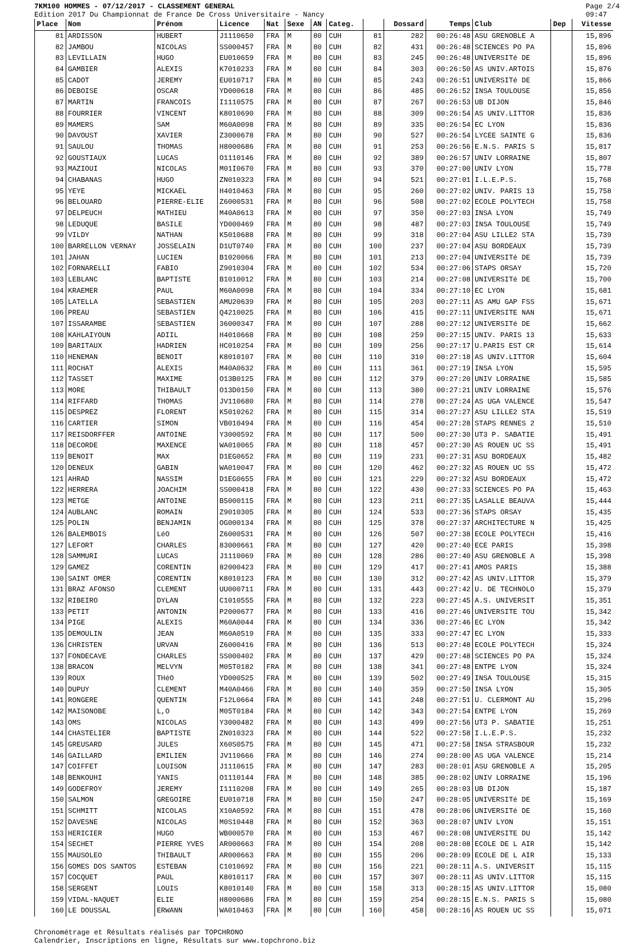7KM100 HOMMES - 07/12/2017 - CLASSEMENT GENERAL
Edition 2017 Du Championnat de France De Cross Universitaire - Nancy
Page 2/4
09:47
| Place | Nom | Prénom | Licence | Nat | Sexe | AN | Categ. | | Dossard | Temps | Club | Dep | Vitesse |
| --- | --- | --- | --- | --- | --- | --- | --- | --- | --- | --- | --- | --- | --- |
| 81 | ARDISSON | HUBERT | J1110650 | FRA | M | 80 | CUH | 81 | 282 | 00:26:48 | ASU GRENOBLE A | | 15,896 |
| 82 | JAMBOU | NICOLAS | SS000457 | FRA | M | 80 | CUH | 82 | 431 | 00:26:48 | SCIENCES PO PA | | 15,896 |
| 83 | LEVILLAIN | HUGO | EU010659 | FRA | M | 80 | CUH | 83 | 245 | 00:26:48 | UNIVERSITé DE | | 15,896 |
| 84 | GAMBIER | ALEXIS | K7010233 | FRA | M | 80 | CUH | 84 | 303 | 00:26:50 | AS UNIV.ARTOIS | | 15,876 |
| 85 | CADOT | JEREMY | EU010717 | FRA | M | 80 | CUH | 85 | 243 | 00:26:51 | UNIVERSITé DE | | 15,866 |
| 86 | DEBOISE | OSCAR | YD000618 | FRA | M | 80 | CUH | 86 | 485 | 00:26:52 | INSA TOULOUSE | | 15,856 |
| 87 | MARTIN | FRANCOIS | I1110575 | FRA | M | 80 | CUH | 87 | 267 | 00:26:53 | UB DIJON | | 15,846 |
| 88 | FOURRIER | VINCENT | K8010690 | FRA | M | 80 | CUH | 88 | 309 | 00:26:54 | AS UNIV.LITTOR | | 15,836 |
| 89 | MAMERS | SAM | M60A0098 | FRA | M | 80 | CUH | 89 | 335 | 00:26:54 | EC LYON | | 15,836 |
| 90 | DAVOUST | XAVIER | Z3000678 | FRA | M | 80 | CUH | 90 | 527 | 00:26:54 | LYCEE SAINTE G | | 15,836 |
| 91 | SAULOU | THOMAS | H8000686 | FRA | M | 80 | CUH | 91 | 253 | 00:26:56 | E.N.S. PARIS S | | 15,817 |
| 92 | GOUSTIAUX | LUCAS | O1110146 | FRA | M | 80 | CUH | 92 | 389 | 00:26:57 | UNIV LORRAINE | | 15,807 |
| 93 | MAZIOUI | NICOLAS | M01I0670 | FRA | M | 80 | CUH | 93 | 370 | 00:27:00 | UNIV LYON | | 15,778 |
| 94 | CHABANAS | HUGO | ZN010323 | FRA | M | 80 | CUH | 94 | 521 | 00:27:01 | I.L.E.P.S. | | 15,768 |
| 95 | YEYE | MICKAEL | H4010463 | FRA | M | 80 | CUH | 95 | 260 | 00:27:02 | UNIV. PARIS 13 | | 15,758 |
| 96 | BELOUARD | PIERRE-ELIE | Z6000531 | FRA | M | 80 | CUH | 96 | 508 | 00:27:02 | ECOLE POLYTECH | | 15,758 |
| 97 | DELPEUCH | MATHIEU | M40A0613 | FRA | M | 80 | CUH | 97 | 350 | 00:27:03 | INSA LYON | | 15,749 |
| 98 | LEDUQUE | BASILE | YD000469 | FRA | M | 80 | CUH | 98 | 487 | 00:27:03 | INSA TOULOUSE | | 15,749 |
| 99 | VILDY | NATHAN | K5010688 | FRA | M | 80 | CUH | 99 | 318 | 00:27:04 | ASU LILLE2 STA | | 15,739 |
| 100 | BARRELLON VERNAY | JOSSELAIN | D1UT0740 | FRA | M | 80 | CUH | 100 | 237 | 00:27:04 | ASU BORDEAUX | | 15,739 |
| 101 | JAHAN | LUCIEN | B1020066 | FRA | M | 80 | CUH | 101 | 213 | 00:27:04 | UNIVERSITé DE | | 15,739 |
| 102 | FORNARELLI | FABIO | Z9010304 | FRA | M | 80 | CUH | 102 | 534 | 00:27:06 | STAPS ORSAY | | 15,720 |
| 103 | LEBLANC | BAPTISTE | B1010012 | FRA | M | 80 | CUH | 103 | 214 | 00:27:08 | UNIVERSITé DE | | 15,700 |
| 104 | KRAEMER | PAUL | M60A0098 | FRA | M | 80 | CUH | 104 | 334 | 00:27:10 | EC LYON | | 15,681 |
| 105 | LATELLA | SEBASTIEN | AMU20639 | FRA | M | 80 | CUH | 105 | 203 | 00:27:11 | AS AMU GAP FSS | | 15,671 |
| 106 | PREAU | SEBASTIEN | Q4210025 | FRA | M | 80 | CUH | 106 | 415 | 00:27:11 | UNIVERSITE NAN | | 15,671 |
| 107 | ISSARAMBE | SEBASTIEN | 36000347 | FRA | M | 80 | CUH | 107 | 288 | 00:27:12 | UNIVERSITé DE | | 15,662 |
| 108 | KAHLAIYOUN | ADIIL | H4010668 | FRA | M | 80 | CUH | 108 | 259 | 00:27:15 | UNIV. PARIS 13 | | 15,633 |
| 109 | BARITAUX | HADRIEN | HC010254 | FRA | M | 80 | CUH | 109 | 256 | 00:27:17 | U.PARIS EST CR | | 15,614 |
| 110 | HENEMAN | BENOIT | K8010107 | FRA | M | 80 | CUH | 110 | 310 | 00:27:18 | AS UNIV.LITTOR | | 15,604 |
| 111 | ROCHAT | ALEXIS | M40A0632 | FRA | M | 80 | CUH | 111 | 361 | 00:27:19 | INSA LYON | | 15,595 |
| 112 | TASSET | MAXIME | O13B0125 | FRA | M | 80 | CUH | 112 | 379 | 00:27:20 | UNIV LORRAINE | | 15,585 |
| 113 | MORE | THIBAULT | O13D0150 | FRA | M | 80 | CUH | 113 | 380 | 00:27:21 | UNIV LORRAINE | | 15,576 |
| 114 | RIFFARD | THOMAS | JV110680 | FRA | M | 80 | CUH | 114 | 278 | 00:27:24 | AS UGA VALENCE | | 15,547 |
| 115 | DESPREZ | FLORENT | K5010262 | FRA | M | 80 | CUH | 115 | 314 | 00:27:27 | ASU LILLE2 STA | | 15,519 |
| 116 | CARTIER | SIMON | VB010494 | FRA | M | 80 | CUH | 116 | 454 | 00:27:28 | STAPS RENNES 2 | | 15,510 |
| 117 | REISDORFFER | ANTOINE | Y3000592 | FRA | M | 80 | CUH | 117 | 500 | 00:27:30 | UT3 P. SABATIE | | 15,491 |
| 118 | DECORDE | MAXENCE | WA010065 | FRA | M | 80 | CUH | 118 | 457 | 00:27:30 | AS ROUEN UC SS | | 15,491 |
| 119 | BENOIT | MAX | D1EG0652 | FRA | M | 80 | CUH | 119 | 231 | 00:27:31 | ASU BORDEAUX | | 15,482 |
| 120 | DENEUX | GABIN | WA010047 | FRA | M | 80 | CUH | 120 | 462 | 00:27:32 | AS ROUEN UC SS | | 15,472 |
| 121 | AHRAD | NASSIM | D1EG0655 | FRA | M | 80 | CUH | 121 | 229 | 00:27:32 | ASU BORDEAUX | | 15,472 |
| 122 | HERRERA | JOACHIM | SS000418 | FRA | M | 80 | CUH | 122 | 430 | 00:27:33 | SCIENCES PO PA | | 15,463 |
| 123 | METGE | ANTOINE | B5000115 | FRA | M | 80 | CUH | 123 | 211 | 00:27:35 | LASALLE BEAUVA | | 15,444 |
| 124 | AUBLANC | ROMAIN | Z9010305 | FRA | M | 80 | CUH | 124 | 533 | 00:27:36 | STAPS ORSAY | | 15,435 |
| 125 | POLIN | BENJAMIN | OG000134 | FRA | M | 80 | CUH | 125 | 378 | 00:27:37 | ARCHITECTURE N | | 15,425 |
| 126 | BALEMBOIS | LéO | Z6000531 | FRA | M | 80 | CUH | 126 | 507 | 00:27:38 | ECOLE POLYTECH | | 15,416 |
| 127 | LEFORT | CHARLES | 83000661 | FRA | M | 80 | CUH | 127 | 420 | 00:27:40 | ECE PARIS | | 15,398 |
| 128 | SAMMURI | LUCAS | J1110069 | FRA | M | 80 | CUH | 128 | 286 | 00:27:40 | ASU GRENOBLE A | | 15,398 |
| 129 | GAMEZ | CORENTIN | 82000423 | FRA | M | 80 | CUH | 129 | 417 | 00:27:41 | AMOS PARIS | | 15,388 |
| 130 | SAINT OMER | CORENTIN | K8010123 | FRA | M | 80 | CUH | 130 | 312 | 00:27:42 | AS UNIV.LITTOR | | 15,379 |
| 131 | BRAZ AFONSO | CLEMENT | UU000711 | FRA | M | 80 | CUH | 131 | 443 | 00:27:42 | U. DE TECHNOLO | | 15,379 |
| 132 | RIBEIRO | DYLAN | C1010555 | FRA | M | 80 | CUH | 132 | 223 | 00:27:45 | A.S. UNIVERSIT | | 15,351 |
| 133 | PETIT | ANTONIN | P2000677 | FRA | M | 80 | CUH | 133 | 416 | 00:27:46 | UNIVERSITE TOU | | 15,342 |
| 134 | PIGE | ALEXIS | M60A0044 | FRA | M | 80 | CUH | 134 | 336 | 00:27:46 | EC LYON | | 15,342 |
| 135 | DEMOULIN | JEAN | M60A0519 | FRA | M | 80 | CUH | 135 | 333 | 00:27:47 | EC LYON | | 15,333 |
| 136 | CHRISTEN | URVAN | Z6000416 | FRA | M | 80 | CUH | 136 | 513 | 00:27:48 | ECOLE POLYTECH | | 15,324 |
| 137 | FONDECAVE | CHARLES | SS000402 | FRA | M | 80 | CUH | 137 | 429 | 00:27:48 | SCIENCES PO PA | | 15,324 |
| 138 | BRACON | MELVYN | M05T0182 | FRA | M | 80 | CUH | 138 | 341 | 00:27:48 | ENTPE LYON | | 15,324 |
| 139 | ROUX | THéO | YD000525 | FRA | M | 80 | CUH | 139 | 502 | 00:27:49 | INSA TOULOUSE | | 15,315 |
| 140 | DUPUY | CLEMENT | M40A0466 | FRA | M | 80 | CUH | 140 | 359 | 00:27:50 | INSA LYON | | 15,305 |
| 141 | RONGERE | QUENTIN | F12L0664 | FRA | M | 80 | CUH | 141 | 248 | 00:27:51 | U. CLERMONT AU | | 15,296 |
| 142 | MAISONOBE | L,O | M05T0184 | FRA | M | 80 | CUH | 142 | 343 | 00:27:54 | ENTPE LYON | | 15,269 |
| 143 | OMS | NICOLAS | Y3000482 | FRA | M | 80 | CUH | 143 | 499 | 00:27:56 | UT3 P. SABATIE | | 15,251 |
| 144 | CHASTELIER | BAPTISTE | ZN010323 | FRA | M | 80 | CUH | 144 | 522 | 00:27:58 | I.L.E.P.S. | | 15,232 |
| 145 | GREUSARD | JULES | X60S0575 | FRA | M | 80 | CUH | 145 | 471 | 00:27:58 | INSA STRASBOUR | | 15,232 |
| 146 | GAILLARD | EMILIEN | JV110666 | FRA | M | 80 | CUH | 146 | 274 | 00:28:00 | AS UGA VALENCE | | 15,214 |
| 147 | COIFFET | LOUISON | J1110615 | FRA | M | 80 | CUH | 147 | 283 | 00:28:01 | ASU GRENOBLE A | | 15,205 |
| 148 | BENKOUHI | YANIS | O1110144 | FRA | M | 80 | CUH | 148 | 385 | 00:28:02 | UNIV LORRAINE | | 15,196 |
| 149 | GODEFROY | JEREMY | I1110208 | FRA | M | 80 | CUH | 149 | 265 | 00:28:03 | UB DIJON | | 15,187 |
| 150 | SALMON | GREGOIRE | EU010718 | FRA | M | 80 | CUH | 150 | 247 | 00:28:05 | UNIVERSITé DE | | 15,169 |
| 151 | SCHMITT | NICOLAS | X10A0592 | FRA | M | 80 | CUH | 151 | 478 | 00:28:06 | UNIVERSITé DE | | 15,160 |
| 152 | DAVESNE | NICOLAS | M0S10448 | FRA | M | 80 | CUH | 152 | 363 | 00:28:07 | UNIV LYON | | 15,151 |
| 153 | HERICIER | HUGO | WB000570 | FRA | M | 80 | CUH | 153 | 467 | 00:28:08 | UNIVERSITE DU | | 15,142 |
| 154 | SECHET | PIERRE YVES | AR000663 | FRA | M | 80 | CUH | 154 | 208 | 00:28:08 | ECOLE DE L AIR | | 15,142 |
| 155 | MAUSOLEO | THIBAULT | AR000663 | FRA | M | 80 | CUH | 155 | 206 | 00:28:09 | ECOLE DE L AIR | | 15,133 |
| 156 | GOMES DOS SANTOS | ESTEBAN | C1010692 | FRA | M | 80 | CUH | 156 | 221 | 00:28:11 | A.S. UNIVERSIT | | 15,115 |
| 157 | COCQUET | PAUL | K8010117 | FRA | M | 80 | CUH | 157 | 307 | 00:28:11 | AS UNIV.LITTOR | | 15,115 |
| 158 | SERGENT | LOUIS | K8010140 | FRA | M | 80 | CUH | 158 | 313 | 00:28:15 | AS UNIV.LITTOR | | 15,080 |
| 159 | VIDAL-NAQUET | ELIE | H8000686 | FRA | M | 80 | CUH | 159 | 254 | 00:28:15 | E.N.S. PARIS S | | 15,080 |
| 160 | LE DOUSSAL | ERWANN | WA010463 | FRA | M | 80 | CUH | 160 | 458 | 00:28:16 | AS ROUEN UC SS | | 15,071 |
Chronométrage et Résultats réalisés par TOPCHRONO
Calendrier, Inscriptions en ligne, Résultats sur www.topchrono.biz